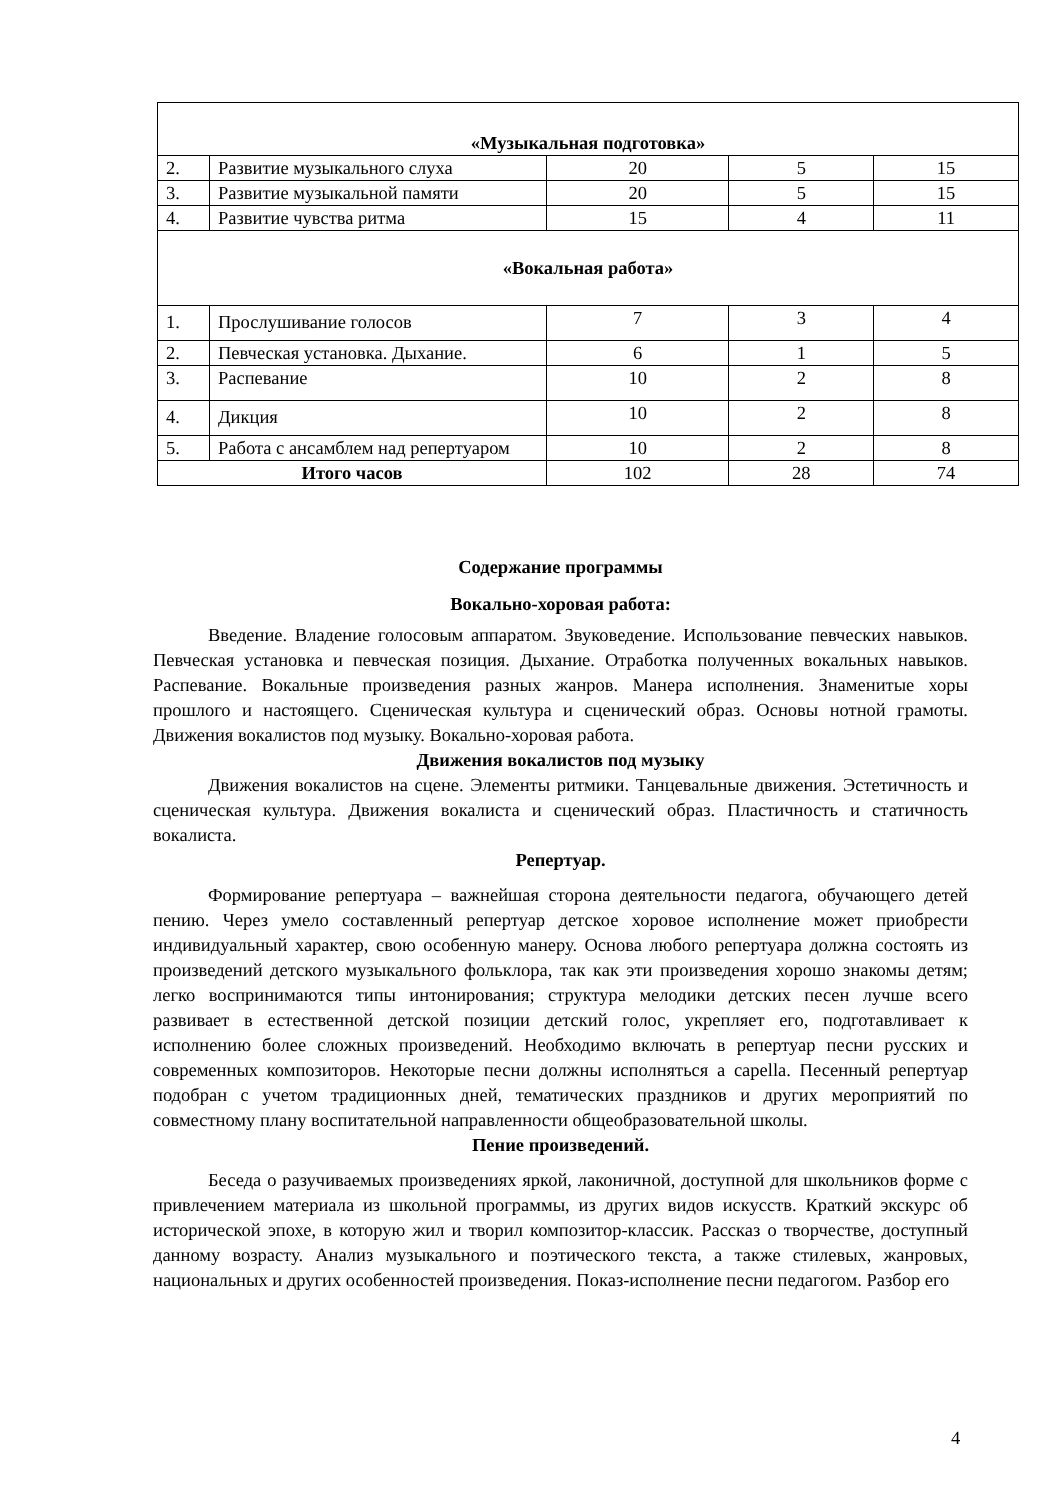| «Музыкальная подготовка» | | | | |
| 2. | Развитие музыкального слуха | 20 | 5 | 15 |
| 3. | Развитие музыкальной памяти | 20 | 5 | 15 |
| 4. | Развитие чувства ритма | 15 | 4 | 11 |
| «Вокальная работа» | | | | |
| 1. | Прослушивание голосов | 7 | 3 | 4 |
| 2. | Певческая установка. Дыхание. | 6 | 1 | 5 |
| 3. | Распевание | 10 | 2 | 8 |
| 4. | Дикция | 10 | 2 | 8 |
| 5. | Работа с ансамблем над репертуаром | 10 | 2 | 8 |
| Итого часов | | 102 | 28 | 74 |
Содержание программы
Вокально-хоровая работа:
Введение. Владение голосовым аппаратом. Звуковедение. Использование певческих навыков. Певческая установка и певческая позиция. Дыхание. Отработка полученных вокальных навыков. Распевание. Вокальные произведения разных жанров. Манера исполнения. Знаменитые хоры прошлого и настоящего. Сценическая культура и сценический образ. Основы нотной грамоты. Движения вокалистов под музыку. Вокально-хоровая работа.
Движения вокалистов под музыку
Движения вокалистов на сцене. Элементы ритмики. Танцевальные движения. Эстетичность и сценическая культура. Движения вокалиста и сценический образ. Пластичность и статичность вокалиста.
Репертуар.
Формирование репертуара – важнейшая сторона деятельности педагога, обучающего детей пению. Через умело составленный репертуар детское хоровое исполнение может приобрести индивидуальный характер, свою особенную манеру. Основа любого репертуара должна состоять из произведений детского музыкального фольклора, так как эти произведения хорошо знакомы детям; легко воспринимаются типы интонирования; структура мелодики детских песен лучше всего развивает в естественной детской позиции детский голос, укрепляет его, подготавливает к исполнению более сложных произведений. Необходимо включать в репертуар песни русских и современных композиторов. Некоторые песни должны исполняться a capella. Песенный репертуар подобран с учетом традиционных дней, тематических праздников и других мероприятий по совместному плану воспитательной направленности общеобразовательной школы.
Пение произведений.
Беседа о разучиваемых произведениях яркой, лаконичной, доступной для школьников форме с привлечением материала из школьной программы, из других видов искусств. Краткий экскурс об исторической эпохе, в которую жил и творил композитор-классик. Рассказ о творчестве, доступный данному возрасту. Анализ музыкального и поэтического текста, а также стилевых, жанровых, национальных и других особенностей произведения. Показ-исполнение песни педагогом. Разбор его
4